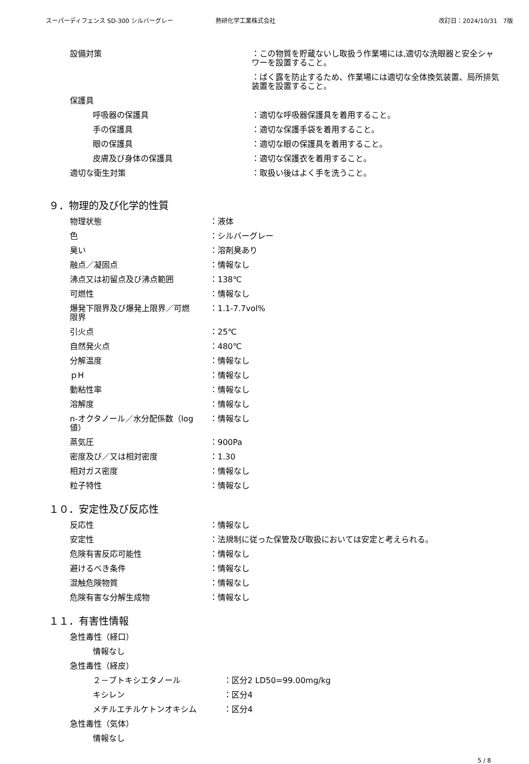スーパーディフェンス SD-300 シルバーグレー 熱研化学工業株式会社 改訂日：2024/10/31　7版
設備対策 ：この物質を貯蔵ないし取扱う作業場には,適切な洗眼器と安全シャワーを設置すること。
：ばく露を防止するため、作業場には適切な全体換気装置、局所排気装置を設置すること。
保護具
呼吸器の保護具 ：適切な呼吸器保護具を着用すること。
手の保護具 ：適切な保護手袋を着用すること。
眼の保護具 ：適切な眼の保護具を着用すること。
皮膚及び身体の保護具 ：適切な保護衣を着用すること。
適切な衛生対策 ：取扱い後はよく手を洗うこと。
９．物理的及び化学的性質
物理状態 ：液体
色 ：シルバーグレー
臭い ：溶剤臭あり
融点／凝固点 ：情報なし
沸点又は初留点及び沸点範囲 ：138℃
可燃性 ：情報なし
爆発下限界及び爆発上限界／可燃限界
：1.1-7.7vol%
引火点 ：25℃
自然発火点 ：480℃
分解温度 ：情報なし
ｐH ：情報なし
動粘性率 ：情報なし
溶解度 ：情報なし
n-オクタノール／水分配係数（log 値）
：情報なし
蒸気圧 ：900Pa
密度及び／又は相対密度 ：1.30
相対ガス密度 ：情報なし
粒子特性 ：情報なし
１０．安定性及び反応性
反応性 ：情報なし
安定性 ：法規制に従った保管及び取扱においては安定と考えられる。
危険有害反応可能性 ：情報なし
避けるべき条件 ：情報なし
混触危険物質 ：情報なし
危険有害な分解生成物 ：情報なし
１１．有害性情報
急性毒性（経口）
情報なし
急性毒性（経皮）
２－ブトキシエタノール ：区分2 LD50=99.00mg/kg
キシレン ：区分4
メチルエチルケトンオキシム ：区分4
急性毒性（気体）
情報なし
5 / 8